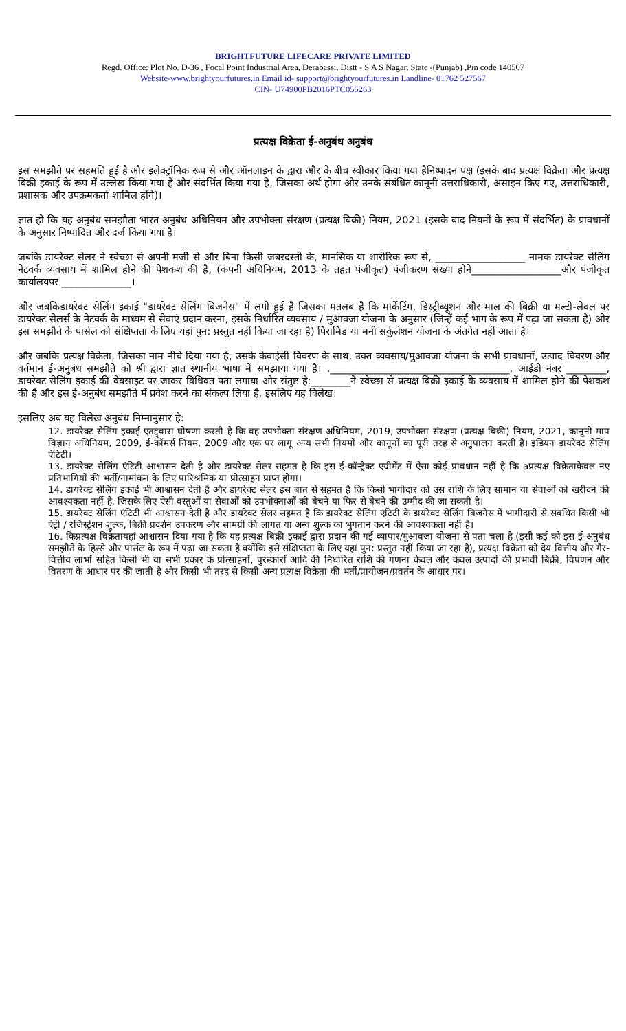BRIGHTFUTURE LIFECARE PRIVATE LIMITED
Regd. Office: Plot No. D-36 , Focal Point Industrial Area, Derabassi, Distt - S A S Nagar, State -(Punjab) ,Pin code 140507
Website-www.brightyourfutures.in Email id- support@brightyourfutures.in Landline- 01762 527567
CIN- U74900PB2016PTC055263
प्रत्यक्ष विक्रेता ई-अनुबंध अनुबंध
इस समझौते पर सहमति हुई है और इलेक्ट्रॉनिक रूप से और ऑनलाइन के द्वारा और के बीच स्वीकार किया गया हैनिष्पादन पक्ष (इसके बाद प्रत्यक्ष विक्रेता और प्रत्यक्ष बिक्री इकाई के रूप में उल्लेख किया गया है और संदर्भित किया गया है, जिसका अर्थ होगा और उनके संबंधित कानूनी उत्तराधिकारी, असाइन किए गए, उत्तराधिकारी, प्रशासक और उपक्रमकर्ता शामिल होंगे)।
ज्ञात हो कि यह अनुबंध समझौता भारत अनुबंध अधिनियम और उपभोक्ता संरक्षण (प्रत्यक्ष बिक्री) नियम, 2021 (इसके बाद नियमों के रूप में संदर्भित) के प्रावधानों के अनुसार निष्पादित और दर्ज किया गया है।
जबकि डायरेक्ट सेलर ने स्वेच्छा से अपनी मर्जी से और बिना किसी जबरदस्ती के, मानसिक या शारीरिक रूप से, __________________ नामक डायरेक्ट सेलिंग नेटवर्क व्यवसाय में शामिल होने की पेशकश की है, (कंपनी अधिनियम, 2013 के तहत पंजीकृत) पंजीकरण संख्या होने__________________और पंजीकृत कार्यालयपर ______________।
और जबकिडायरेक्ट सेलिंग इकाई "डायरेक्ट सेलिंग बिजनेस" में लगी हुई है जिसका मतलब है कि मार्केटिंग, डिस्ट्रीब्यूशन और माल की बिक्री या मल्टी-लेवल पर डायरेक्ट सेलर्स के नेटवर्क के माध्यम से सेवाएं प्रदान करना, इसके निर्धारित व्यवसाय / मुआवजा योजना के अनुसार (जिन्हें कई भाग के रूप में पढ़ा जा सकता है) और इस समझौते के पार्सल को संक्षिप्तता के लिए यहां पुन: प्रस्तुत नहीं किया जा रहा है) पिरामिड या मनी सर्कुलेशन योजना के अंतर्गत नहीं आता है।
और जबकि प्रत्यक्ष विक्रेता, जिसका नाम नीचे दिया गया है, उसके केवाईसी विवरण के साथ, उक्त व्यवसाय/मुआवजा योजना के सभी प्रावधानों, उत्पाद विवरण और वर्तमान ई-अनुबंध समझौते को श्री द्वारा ज्ञात स्थानीय भाषा में समझाया गया है। .____________________________________, आईडी नंबर ________, डायरेक्ट सेलिंग इकाई की वेबसाइट पर जाकर विधिवत पता लगाया और संतुष्ट है:________ने स्वेच्छा से प्रत्यक्ष बिक्री इकाई के व्यवसाय में शामिल होने की पेशकश की है और इस ई-अनुबंध समझौते में प्रवेश करने का संकल्प लिया है, इसलिए यह विलेख।
इसलिए अब यह विलेख अनुबंध निम्नानुसार है:
12. डायरेक्ट सेलिंग इकाई एतद्द्वारा घोषणा करती है कि वह उपभोक्ता संरक्षण अधिनियम, 2019, उपभोक्ता संरक्षण (प्रत्यक्ष बिक्री) नियम, 2021, कानूनी माप विज्ञान अधिनियम, 2009, ई-कॉमर्स नियम, 2009 और एक पर लागू अन्य सभी नियमों और कानूनों का पूरी तरह से अनुपालन करती है। इंडियन डायरेक्ट सेलिंग एंटिटी।
13. डायरेक्ट सेलिंग एंटिटी आश्वासन देती है और डायरेक्ट सेलर सहमत है कि इस ई-कॉन्ट्रैक्ट एग्रीमेंट में ऐसा कोई प्रावधान नहीं है कि aप्रत्यक्ष विक्रेताकेवल नए प्रतिभागियों की भर्ती/नामांकन के लिए पारिश्रमिक या प्रोत्साहन प्राप्त होगा।
14. डायरेक्ट सेलिंग इकाई भी आश्वासन देती है और डायरेक्ट सेलर इस बात से सहमत है कि किसी भागीदार को उस राशि के लिए सामान या सेवाओं को खरीदने की आवश्यकता नहीं है, जिसके लिए ऐसी वस्तुओं या सेवाओं को उपभोक्ताओं को बेचने या फिर से बेचने की उम्मीद की जा सकती है।
15. डायरेक्ट सेलिंग एंटिटी भी आश्वासन देती है और डायरेक्ट सेलर सहमत है कि डायरेक्ट सेलिंग एंटिटी के डायरेक्ट सेलिंग बिजनेस में भागीदारी से संबंधित किसी भी एंट्री / रजिस्ट्रेशन शुल्क, बिक्री प्रदर्शन उपकरण और सामग्री की लागत या अन्य शुल्क का भुगतान करने की आवश्यकता नहीं है।
16. किप्रत्यक्ष विक्रेतायहां आश्वासन दिया गया है कि यह प्रत्यक्ष बिक्री इकाई द्वारा प्रदान की गई व्यापार/मुआवजा योजना से पता चला है (इसी कई को इस ई-अनुबंध समझौते के हिस्से और पार्सल के रूप में पढ़ा जा सकता है क्योंकि इसे संक्षिप्तता के लिए यहां पुन: प्रस्तुत नहीं किया जा रहा है), प्रत्यक्ष विक्रेता को देय वित्तीय और गैर-वित्तीय लाभों सहित किसी भी या सभी प्रकार के प्रोत्साहनों, पुरस्कारों आदि की निर्धारित राशि की गणना केवल और केवल उत्पादों की प्रभावी बिक्री, विपणन और वितरण के आधार पर की जाती है और किसी भी तरह से किसी अन्य प्रत्यक्ष विक्रेता की भर्ती/प्रायोजन/प्रवर्तन के आधार पर।